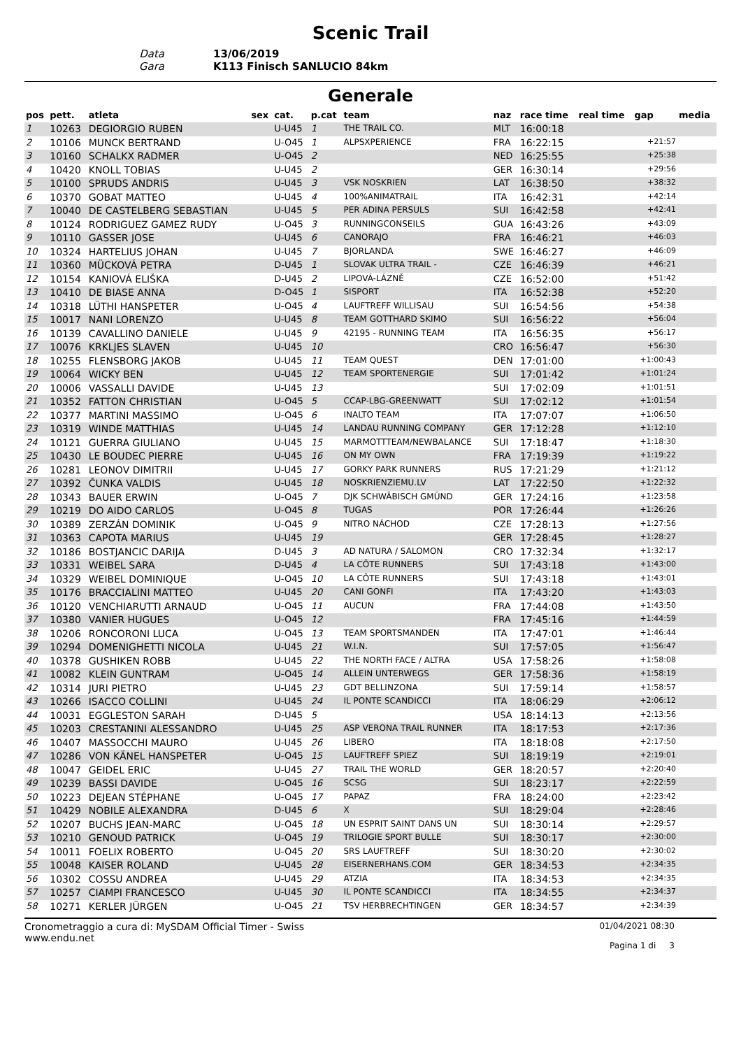Scenic Trail
Data
13/06/2019
Gara
K113 Finisch SANLUCIO 84km
Generale
| pos | pett. | atleta | sex | cat. | p.cat | team | naz | race time | real time | gap | media |
| --- | --- | --- | --- | --- | --- | --- | --- | --- | --- | --- | --- |
| 1 | 10263 | DEGIORGIO RUBEN | | U-U45 | 1 | THE TRAIL CO. | MLT | 16:00:18 | | | |
| 2 | 10106 | MUNCK BERTRAND | | U-O45 | 1 | ALPSXPERIENCE | FRA | 16:22:15 | | +21:57 | |
| 3 | 10160 | SCHALKX RADMER | | U-O45 | 2 | | NED | 16:25:55 | | +25:38 | |
| 4 | 10420 | KNOLL TOBIAS | | U-U45 | 2 | | GER | 16:30:14 | | +29:56 | |
| 5 | 10100 | SPRUDS ANDRIS | | U-U45 | 3 | VSK NOSKRIEN | LAT | 16:38:50 | | +38:32 | |
| 6 | 10370 | GOBAT MATTEO | | U-U45 | 4 | 100%ANIMATRAIL | ITA | 16:42:31 | | +42:14 | |
| 7 | 10040 | DE CASTELBERG SEBASTIAN | | U-U45 | 5 | PER ADINA PERSULS | SUI | 16:42:58 | | +42:41 | |
| 8 | 10124 | RODRIGUEZ GAMEZ RUDY | | U-O45 | 3 | RUNNINGCONSEILS | GUA | 16:43:26 | | +43:09 | |
| 9 | 10110 | GASSER JOSE | | U-U45 | 6 | CANORAJO | FRA | 16:46:21 | | +46:03 | |
| 10 | 10324 | HARTELIUS JOHAN | | U-U45 | 7 | BJORLANDA | SWE | 16:46:27 | | +46:09 | |
| 11 | 10360 | MÜCKOVÁ PETRA | | D-U45 | 1 | SLOVAK ULTRA TRAIL - | CZE | 16:46:39 | | +46:21 | |
| 12 | 10154 | KANIOVÁ ELIŠKA | | D-U45 | 2 | LIPOVÁ-LÁZNĚ | CZE | 16:52:00 | | +51:42 | |
| 13 | 10410 | DE BIASE ANNA | | D-O45 | 1 | SISPORT | ITA | 16:52:38 | | +52:20 | |
| 14 | 10318 | LÜTHI HANSPETER | | U-O45 | 4 | LAUFTREFF WILLISAU | SUI | 16:54:56 | | +54:38 | |
| 15 | 10017 | NANI LORENZO | | U-U45 | 8 | TEAM GOTTHARD SKIMO | SUI | 16:56:22 | | +56:04 | |
| 16 | 10139 | CAVALLINO DANIELE | | U-U45 | 9 | 42195 - RUNNING TEAM | ITA | 16:56:35 | | +56:17 | |
| 17 | 10076 | KRKLJES SLAVEN | | U-U45 | 10 | | CRO | 16:56:47 | | +56:30 | |
| 18 | 10255 | FLENSBORG JAKOB | | U-U45 | 11 | TEAM QUEST | DEN | 17:01:00 | | +1:00:43 | |
| 19 | 10064 | WICKY BEN | | U-U45 | 12 | TEAM SPORTENERGIE | SUI | 17:01:42 | | +1:01:24 | |
| 20 | 10006 | VASSALLI DAVIDE | | U-U45 | 13 | | SUI | 17:02:09 | | +1:01:51 | |
| 21 | 10352 | FATTON CHRISTIAN | | U-O45 | 5 | CCAP-LBG-GREENWATT | SUI | 17:02:12 | | +1:01:54 | |
| 22 | 10377 | MARTINI MASSIMO | | U-O45 | 6 | INALTO TEAM | ITA | 17:07:07 | | +1:06:50 | |
| 23 | 10319 | WINDE MATTHIAS | | U-U45 | 14 | LANDAU RUNNING COMPANY | GER | 17:12:28 | | +1:12:10 | |
| 24 | 10121 | GUERRA GIULIANO | | U-U45 | 15 | MARMOTTTEAM/NEWBALANCE | SUI | 17:18:47 | | +1:18:30 | |
| 25 | 10430 | LE BOUDEC PIERRE | | U-U45 | 16 | ON MY OWN | FRA | 17:19:39 | | +1:19:22 | |
| 26 | 10281 | LEONOV DIMITRII | | U-U45 | 17 | GORKY PARK RUNNERS | RUS | 17:21:29 | | +1:21:12 | |
| 27 | 10392 | ČUNKA VALDIS | | U-U45 | 18 | NOSKRIENZIEMU.LV | LAT | 17:22:50 | | +1:22:32 | |
| 28 | 10343 | BAUER ERWIN | | U-O45 | 7 | DJK SCHWÄBISCH GMÜND | GER | 17:24:16 | | +1:23:58 | |
| 29 | 10219 | DO AIDO CARLOS | | U-O45 | 8 | TUGAS | POR | 17:26:44 | | +1:26:26 | |
| 30 | 10389 | ZERZÁN DOMINIK | | U-O45 | 9 | NITRO NÁCHOD | CZE | 17:28:13 | | +1:27:56 | |
| 31 | 10363 | CAPOTA MARIUS | | U-U45 | 19 | | GER | 17:28:45 | | +1:28:27 | |
| 32 | 10186 | BOSTJANCIC DARIJA | | D-U45 | 3 | AD NATURA / SALOMON | CRO | 17:32:34 | | +1:32:17 | |
| 33 | 10331 | WEIBEL SARA | | D-U45 | 4 | LA CÔTE RUNNERS | SUI | 17:43:18 | | +1:43:00 | |
| 34 | 10329 | WEIBEL DOMINIQUE | | U-O45 | 10 | LA CÔTE RUNNERS | SUI | 17:43:18 | | +1:43:01 | |
| 35 | 10176 | BRACCIALINI MATTEO | | U-U45 | 20 | CANI GONFI | ITA | 17:43:20 | | +1:43:03 | |
| 36 | 10120 | VENCHIARUTTI ARNAUD | | U-O45 | 11 | AUCUN | FRA | 17:44:08 | | +1:43:50 | |
| 37 | 10380 | VANIER HUGUES | | U-O45 | 12 | | FRA | 17:45:16 | | +1:44:59 | |
| 38 | 10206 | RONCORONI LUCA | | U-O45 | 13 | TEAM SPORTSMANDEN | ITA | 17:47:01 | | +1:46:44 | |
| 39 | 10294 | DOMENIGHETTI NICOLA | | U-U45 | 21 | W.I.N. | SUI | 17:57:05 | | +1:56:47 | |
| 40 | 10378 | GUSHIKEN ROBB | | U-U45 | 22 | THE NORTH FACE / ALTRA | USA | 17:58:26 | | +1:58:08 | |
| 41 | 10082 | KLEIN GUNTRAM | | U-O45 | 14 | ALLEIN UNTERWEGS | GER | 17:58:36 | | +1:58:19 | |
| 42 | 10314 | JURI PIETRO | | U-U45 | 23 | GDT BELLINZONA | SUI | 17:59:14 | | +1:58:57 | |
| 43 | 10266 | ISACCO COLLINI | | U-U45 | 24 | IL PONTE SCANDICCI | ITA | 18:06:29 | | +2:06:12 | |
| 44 | 10031 | EGGLESTON SARAH | | D-U45 | 5 | | USA | 18:14:13 | | +2:13:56 | |
| 45 | 10203 | CRESTANINI ALESSANDRO | | U-U45 | 25 | ASP VERONA TRAIL RUNNER | ITA | 18:17:53 | | +2:17:36 | |
| 46 | 10407 | MASSOCCHI MAURO | | U-U45 | 26 | LIBERO | ITA | 18:18:08 | | +2:17:50 | |
| 47 | 10286 | VON KÄNEL HANSPETER | | U-O45 | 15 | LAUFTREFF SPIEZ | SUI | 18:19:19 | | +2:19:01 | |
| 48 | 10047 | GEIDEL ERIC | | U-U45 | 27 | TRAIL THE WORLD | GER | 18:20:57 | | +2:20:40 | |
| 49 | 10239 | BASSI DAVIDE | | U-O45 | 16 | SCSG | SUI | 18:23:17 | | +2:22:59 | |
| 50 | 10223 | DEJEAN STÉPHANE | | U-O45 | 17 | PAPAZ | FRA | 18:24:00 | | +2:23:42 | |
| 51 | 10429 | NOBILE ALEXANDRA | | D-U45 | 6 | X | SUI | 18:29:04 | | +2:28:46 | |
| 52 | 10207 | BUCHS JEAN-MARC | | U-O45 | 18 | UN ESPRIT SAINT DANS UN | SUI | 18:30:14 | | +2:29:57 | |
| 53 | 10210 | GENOUD PATRICK | | U-O45 | 19 | TRILOGIE SPORT BULLE | SUI | 18:30:17 | | +2:30:00 | |
| 54 | 10011 | FOELIX ROBERTO | | U-O45 | 20 | SRS LAUFTREFF | SUI | 18:30:20 | | +2:30:02 | |
| 55 | 10048 | KAISER ROLAND | | U-U45 | 28 | EISERNERHANS.COM | GER | 18:34:53 | | +2:34:35 | |
| 56 | 10302 | COSSU ANDREA | | U-U45 | 29 | ATZIA | ITA | 18:34:53 | | +2:34:35 | |
| 57 | 10257 | CIAMPI FRANCESCO | | U-U45 | 30 | IL PONTE SCANDICCI | ITA | 18:34:55 | | +2:34:37 | |
| 58 | 10271 | KERLER JÜRGEN | | U-O45 | 21 | TSV HERBRECHTINGEN | GER | 18:34:57 | | +2:34:39 | |
Cronometraggio a cura di: MySDAM Official Timer - Swiss
www.endu.net
01/04/2021 08:30
Pagina 1 di 3